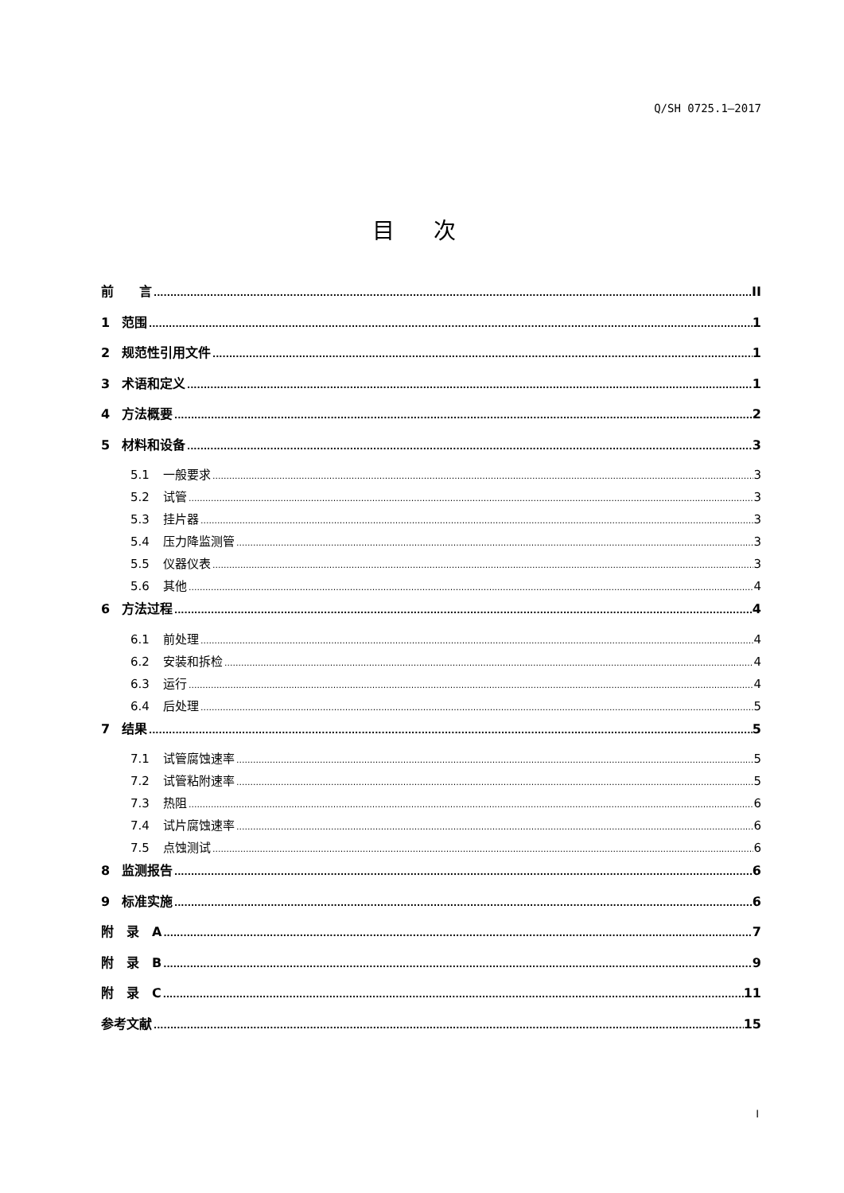Q/SH 0725.1—2017
目 次
前　　言 II
1 范围 1
2 规范性引用文件 1
3 术语和定义 1
4 方法概要 2
5 材料和设备 3
5.1 一般要求 3
5.2 试管 3
5.3 挂片器 3
5.4 压力降监测管 3
5.5 仪器仪表 3
5.6 其他 4
6 方法过程 4
6.1 前处理 4
6.2 安装和拆检 4
6.3 运行 4
6.4 后处理 5
7 结果 5
7.1 试管腐蚀速率 5
7.2 试管粘附速率 5
7.3 热阻 6
7.4 试片腐蚀速率 6
7.5 点蚀测试 6
8 监测报告 6
9 标准实施 6
附　录　A 7
附　录　B 9
附　录　C 11
参考文献 15
I